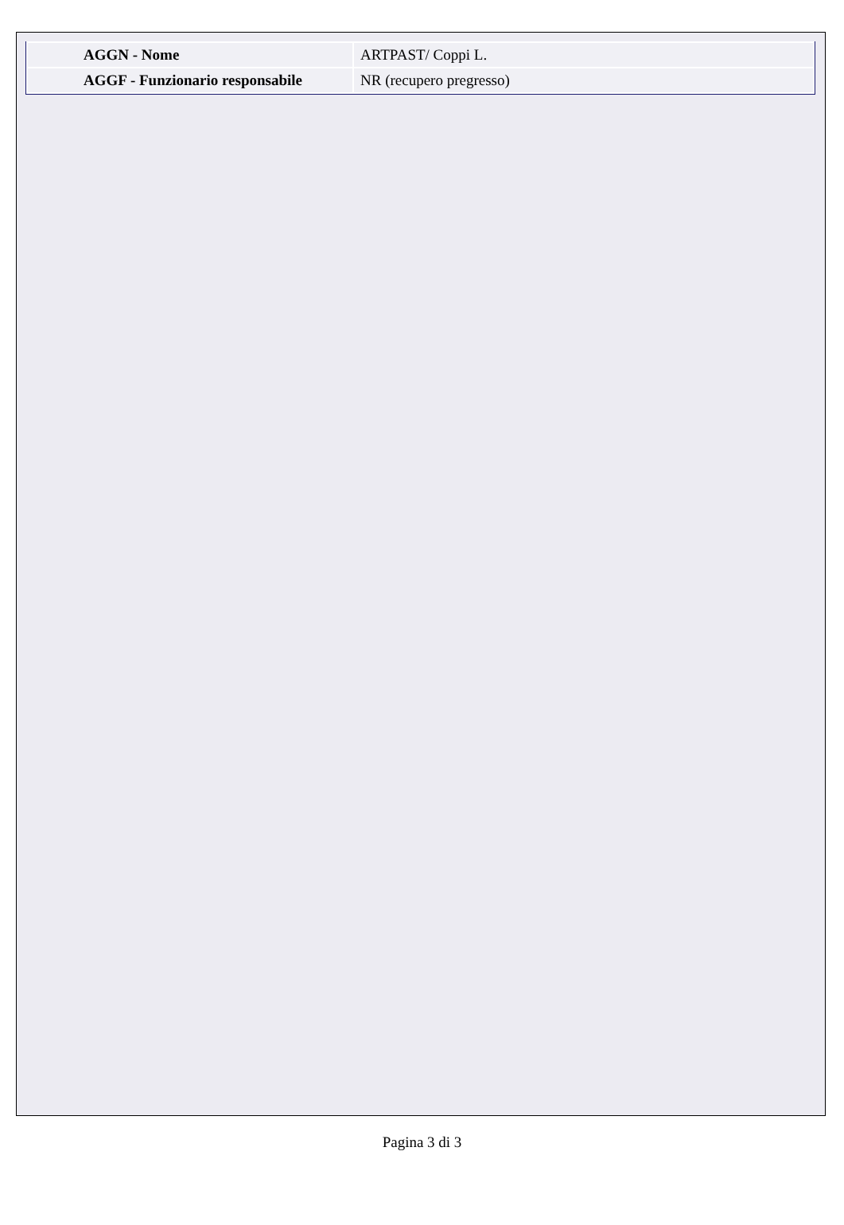| AGGN - Nome | ARTPAST/ Coppi L. |
| AGGF - Funzionario responsabile | NR (recupero pregresso) |
Pagina 3 di 3